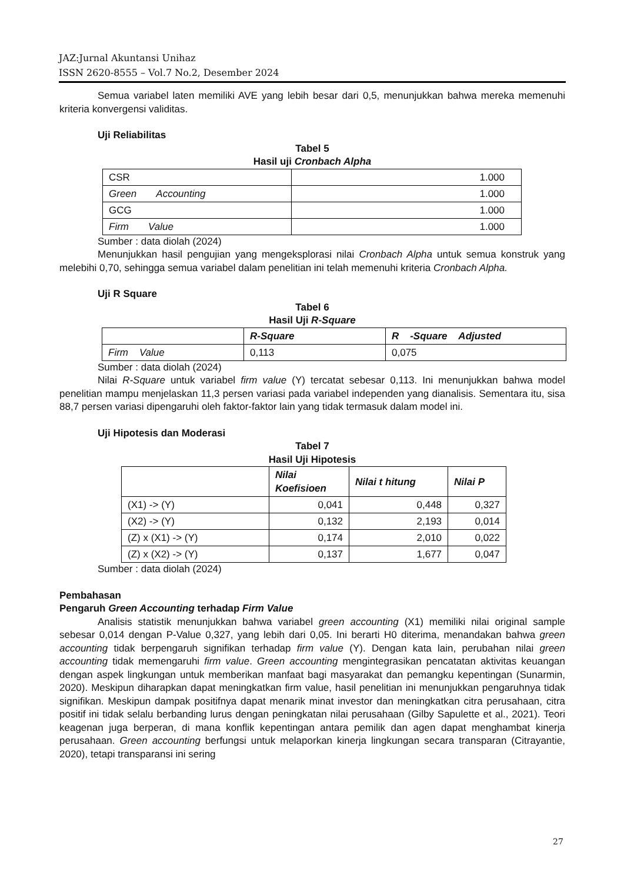JAZ:Jurnal Akuntansi Unihaz
ISSN 2620-8555 – Vol.7 No.2, Desember 2024
Semua variabel laten memiliki AVE yang lebih besar dari 0,5, menunjukkan bahwa mereka memenuhi kriteria konvergensi validitas.
Uji Reliabilitas
Tabel 5
Hasil uji Cronbach Alpha
| CSR | 1.000 |
| Green Accounting | 1.000 |
| GCG | 1.000 |
| Firm Value | 1.000 |
Sumber : data diolah (2024)
Menunjukkan hasil pengujian yang mengeksplorasi nilai Cronbach Alpha untuk semua konstruk yang melebihi 0,70, sehingga semua variabel dalam penelitian ini telah memenuhi kriteria Cronbach Alpha.
Uji R Square
Tabel 6
Hasil Uji R-Square
| | R-Square | R -Square Adjusted |
| Firm Value | 0,113 | 0,075 |
Sumber : data diolah (2024)
Nilai R-Square untuk variabel firm value (Y) tercatat sebesar 0,113. Ini menunjukkan bahwa model penelitian mampu menjelaskan 11,3 persen variasi pada variabel independen yang dianalisis. Sementara itu, sisa 88,7 persen variasi dipengaruhi oleh faktor-faktor lain yang tidak termasuk dalam model ini.
Uji Hipotesis dan Moderasi
Tabel 7
Hasil Uji Hipotesis
| | Nilai Koefisioen | Nilai t hitung | Nilai P |
| (X1) -> (Y) | 0,041 | 0,448 | 0,327 |
| (X2) -> (Y) | 0,132 | 2,193 | 0,014 |
| (Z) x (X1) -> (Y) | 0,174 | 2,010 | 0,022 |
| (Z) x (X2) -> (Y) | 0,137 | 1,677 | 0,047 |
Sumber : data diolah (2024)
Pembahasan
Pengaruh Green Accounting terhadap Firm Value
Analisis statistik menunjukkan bahwa variabel green accounting (X1) memiliki nilai original sample sebesar 0,014 dengan P-Value 0,327, yang lebih dari 0,05. Ini berarti H0 diterima, menandakan bahwa green accounting tidak berpengaruh signifikan terhadap firm value (Y). Dengan kata lain, perubahan nilai green accounting tidak memengaruhi firm value. Green accounting mengintegrasikan pencatatan aktivitas keuangan dengan aspek lingkungan untuk memberikan manfaat bagi masyarakat dan pemangku kepentingan (Sunarmin, 2020). Meskipun diharapkan dapat meningkatkan firm value, hasil penelitian ini menunjukkan pengaruhnya tidak signifikan. Meskipun dampak positifnya dapat menarik minat investor dan meningkatkan citra perusahaan, citra positif ini tidak selalu berbanding lurus dengan peningkatan nilai perusahaan (Gilby Sapulette et al., 2021). Teori keagenan juga berperan, di mana konflik kepentingan antara pemilik dan agen dapat menghambat kinerja perusahaan. Green accounting berfungsi untuk melaporkan kinerja lingkungan secara transparan (Citrayantie, 2020), tetapi transparansi ini sering
27